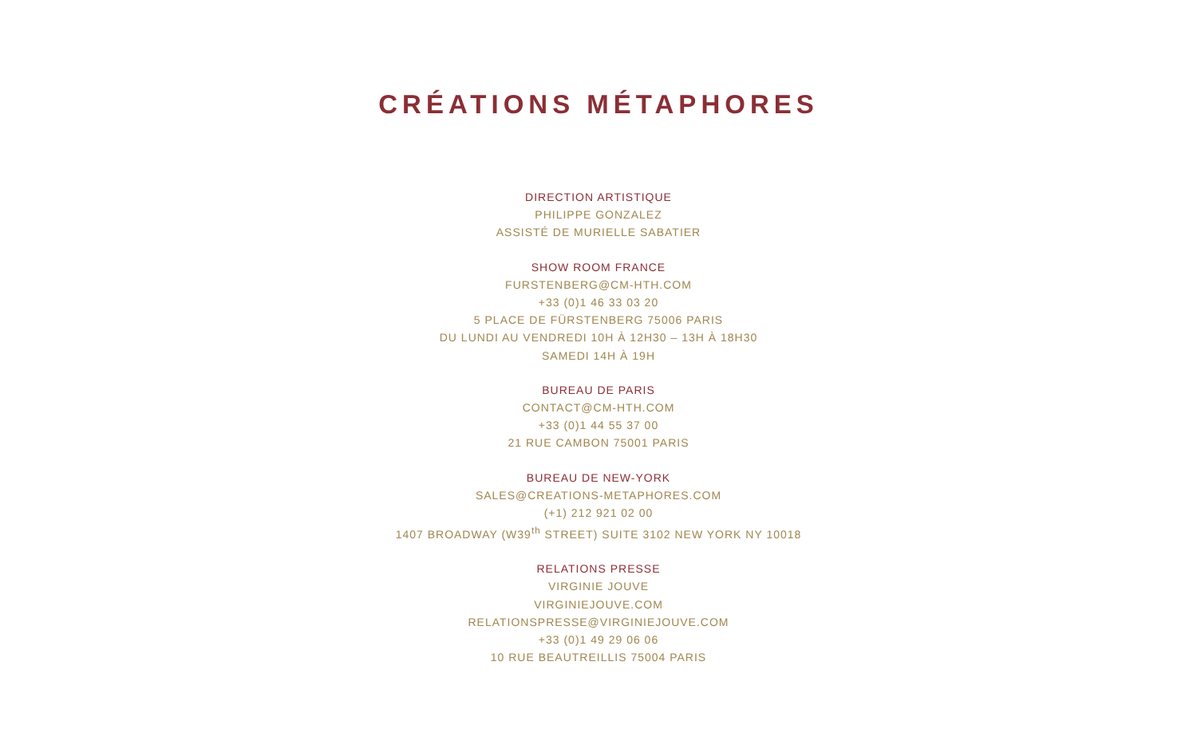CRÉATIONS MÉTAPHORES
DIRECTION ARTISTIQUE
PHILIPPE GONZALEZ
ASSISTÉ DE MURIELLE SABATIER
SHOW ROOM FRANCE
FURSTENBERG@CM-HTH.COM
+33 (0)1 46 33 03 20
5 PLACE DE FÜRSTENBERG 75006 PARIS
DU LUNDI AU VENDREDI 10H À 12H30 – 13H À 18H30
SAMEDI 14H À 19H
BUREAU DE PARIS
CONTACT@CM-HTH.COM
+33 (0)1 44 55 37 00
21 RUE CAMBON 75001 PARIS
BUREAU DE NEW-YORK
SALES@CREATIONS-METAPHORES.COM
(+1) 212 921 02 00
1407 BROADWAY (W39<sup>th</sup> STREET) SUITE 3102 NEW YORK NY 10018
RELATIONS PRESSE
VIRGINIE JOUVE
VIRGINIEJOUVE.COM
RELATIONSPRESSE@VIRGINIEJOUVE.COM
+33 (0)1 49 29 06 06
10 RUE BEAUTREILLIS 75004 PARIS